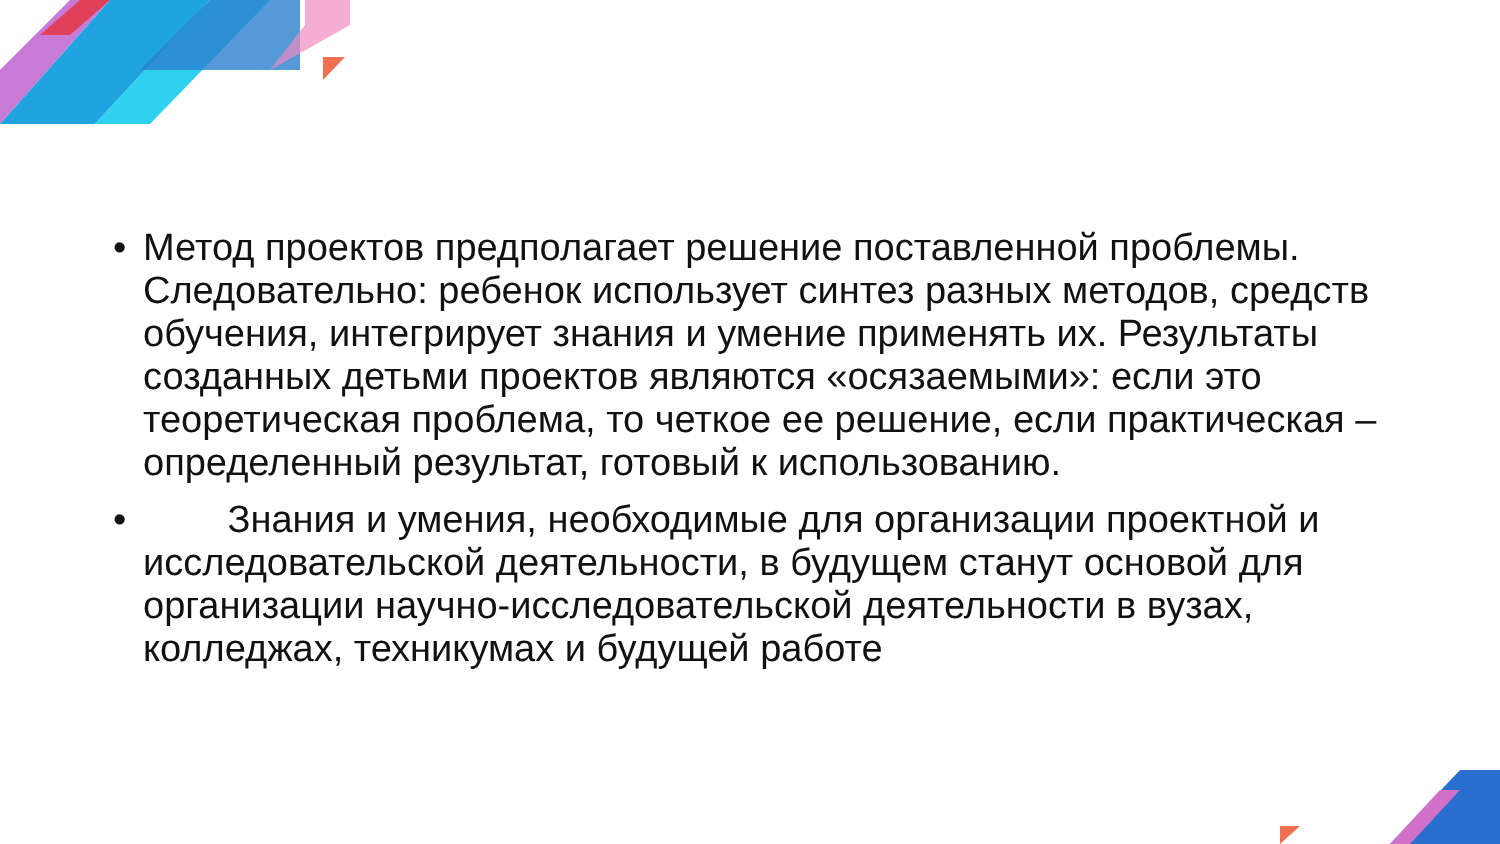• Метод проектов предполагает решение поставленной проблемы. Следовательно: ребенок использует синтез разных методов, средств обучения, интегрирует знания и умение применять их. Результаты созданных детьми проектов являются «осязаемыми»: если это теоретическая проблема, то четкое ее решение, если практическая – определенный результат, готовый к использованию.
• Знания и умения, необходимые для организации проектной и исследовательской деятельности, в будущем станут основой для организации научно-исследовательской деятельности в вузах, колледжах, техникумах и будущей работе